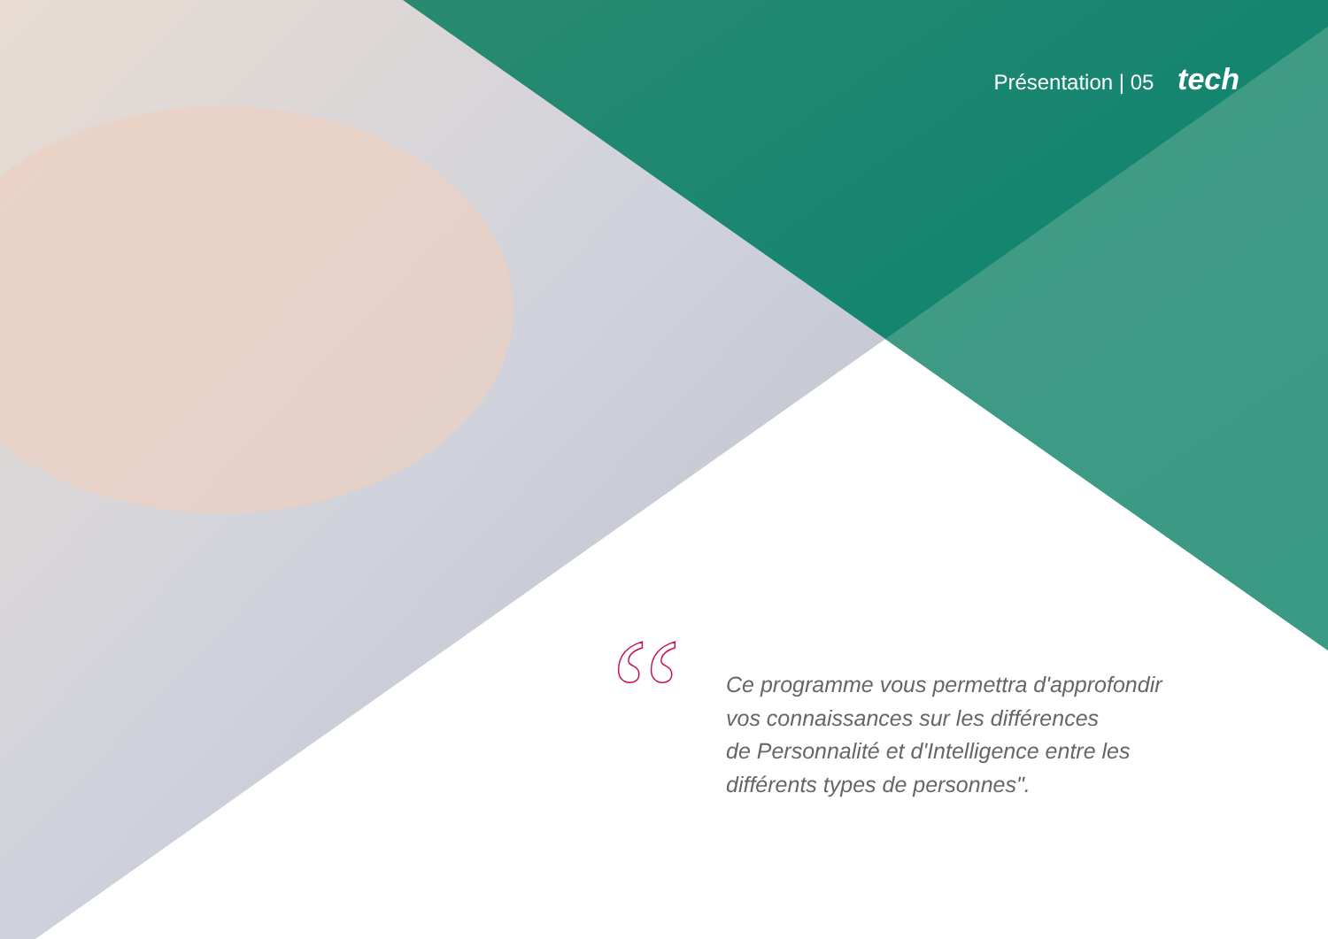Présentation | 05 tech
“
Ce programme vous permettra d'approfondir
vos connaissances sur les différences
de Personnalité et d'Intelligence entre les
différents types de personnes".